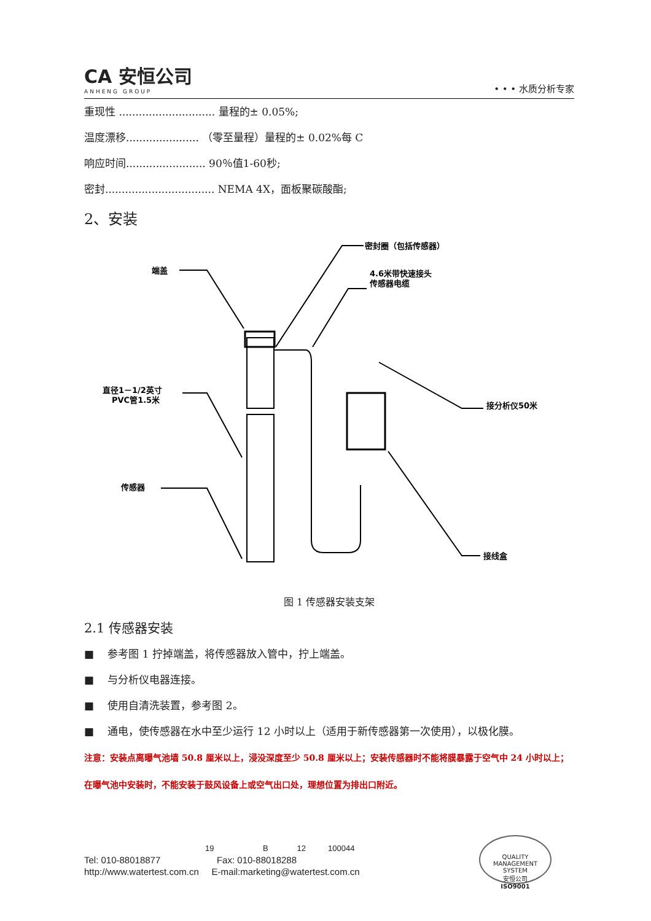CA 安恒公司
ANHENG GROUP
• • • 水质分析专家
重现性 ............................. 量程的± 0.05%;
温度漂移...................... （零至量程）量程的± 0.02%每 C
响应时间........................ 90％值1-60秒;
密封................................. NEMA 4X，面板聚碳酸酯;
2、安装
密封圈（包括传感器）
4.6米带快速接头
传感器电缆
端盖
直径1－1/2英寸
PVC管1.5米
接分析仪50米
传感器
接线盒
图 1 传感器安装支架
2.1 传感器安装
■　 参考图 1 拧掉端盖，将传感器放入管中，拧上端盖。
■　 与分析仪电器连接。
■　 使用自清洗装置，参考图 2。
■　 通电，使传感器在水中至少运行 12 小时以上（适用于新传感器第一次使用），以极化膜。
注意：安装点离曝气池墙 50.8 厘米以上，浸没深度至少 50.8 厘米以上；安装传感器时不能将膜暴露于空气中 24 小时以上；在曝气池中安装时，不能安装于鼓风设备上或空气出口处，理想位置为排出口附近。
19 B 12 100044
Tel: 010-88018877 Fax: 010-88018288
http://www.watertest.com.cn E-mail:marketing@watertest.com.cn
QUALITY MANAGEMENT SYSTEM
安恒公司
ISO9001